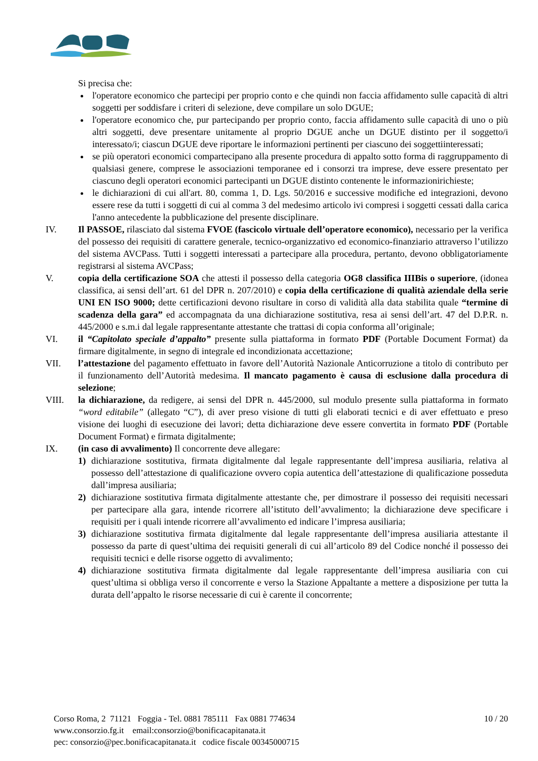Si precisa che:
l'operatore economico che partecipi per proprio conto e che quindi non faccia affidamento sulle capacità di altri soggetti per soddisfare i criteri di selezione, deve compilare un solo DGUE;
l'operatore economico che, pur partecipando per proprio conto, faccia affidamento sulle capacità di uno o più altri soggetti, deve presentare unitamente al proprio DGUE anche un DGUE distinto per il soggetto/i interessato/i; ciascun DGUE deve riportare le informazioni pertinenti per ciascuno dei soggettiinteressati;
se più operatori economici compartecipano alla presente procedura di appalto sotto forma di raggruppamento di qualsiasi genere, comprese le associazioni temporanee ed i consorzi tra imprese, deve essere presentato per ciascuno degli operatori economici partecipanti un DGUE distinto contenente le informazionirichieste;
le dichiarazioni di cui all'art. 80, comma 1, D. Lgs. 50/2016 e successive modifiche ed integrazioni, devono essere rese da tutti i soggetti di cui al comma 3 del medesimo articolo ivi compresi i soggetti cessati dalla carica l'anno antecedente la pubblicazione del presente disciplinare.
IV. Il PASSOE, rilasciato dal sistema FVOE (fascicolo virtuale dell’operatore economico), necessario per la verifica del possesso dei requisiti di carattere generale, tecnico-organizzativo ed economico-finanziario attraverso l’utilizzo del sistema AVCPass. Tutti i soggetti interessati a partecipare alla procedura, pertanto, devono obbligatoriamente registrarsi al sistema AVCPass;
V. copia della certificazione SOA che attesti il possesso della categoria OG8 classifica IIIBis o superiore, (idonea classifica, ai sensi dell’art. 61 del DPR n. 207/2010) e copia della certificazione di qualità aziendale della serie UNI EN ISO 9000; dette certificazioni devono risultare in corso di validità alla data stabilita quale “termine di scadenza della gara” ed accompagnata da una dichiarazione sostitutiva, resa ai sensi dell’art. 47 del D.P.R. n. 445/2000 e s.m.i dal legale rappresentante attestante che trattasi di copia conforma all’originale;
VI. il “Capitolato speciale d’appalto” presente sulla piattaforma in formato PDF (Portable Document Format) da firmare digitalmente, in segno di integrale ed incondizionata accettazione;
VII. l’attestazione del pagamento effettuato in favore dell’Autorità Nazionale Anticorruzione a titolo di contributo per il funzionamento dell’Autorità medesima. Il mancato pagamento è causa di esclusione dalla procedura di selezione;
VIII. la dichiarazione, da redigere, ai sensi del DPR n. 445/2000, sul modulo presente sulla piattaforma in formato “word editabile” (allegato “C”), di aver preso visione di tutti gli elaborati tecnici e di aver effettuato e preso visione dei luoghi di esecuzione dei lavori; detta dichiarazione deve essere convertita in formato PDF (Portable Document Format) e firmata digitalmente;
IX. (in caso di avvalimento) Il concorrente deve allegare:
1) dichiarazione sostitutiva, firmata digitalmente dal legale rappresentante dell’impresa ausiliaria, relativa al possesso dell’attestazione di qualificazione ovvero copia autentica dell’attestazione di qualificazione posseduta dall’impresa ausiliaria;
2) dichiarazione sostitutiva firmata digitalmente attestante che, per dimostrare il possesso dei requisiti necessari per partecipare alla gara, intende ricorrere all’istituto dell’avvalimento; la dichiarazione deve specificare i requisiti per i quali intende ricorrere all’avvalimento ed indicare l’impresa ausiliaria;
3) dichiarazione sostitutiva firmata digitalmente dal legale rappresentante dell’impresa ausiliaria attestante il possesso da parte di quest’ultima dei requisiti generali di cui all’articolo 89 del Codice nonché il possesso dei requisiti tecnici e delle risorse oggetto di avvalimento;
4) dichiarazione sostitutiva firmata digitalmente dal legale rappresentante dell’impresa ausiliaria con cui quest’ultima si obbliga verso il concorrente e verso la Stazione Appaltante a mettere a disposizione per tutta la durata dell’appalto le risorse necessarie di cui è carente il concorrente;
Corso Roma, 2 71121 Foggia - Tel. 0881 785111 Fax 0881 774634
www.consorzio.fg.it email:consorzio@bonificacapitanata.it
pec: consorzio@pec.bonificacapitanata.it codice fiscale 00345000715
10 / 20